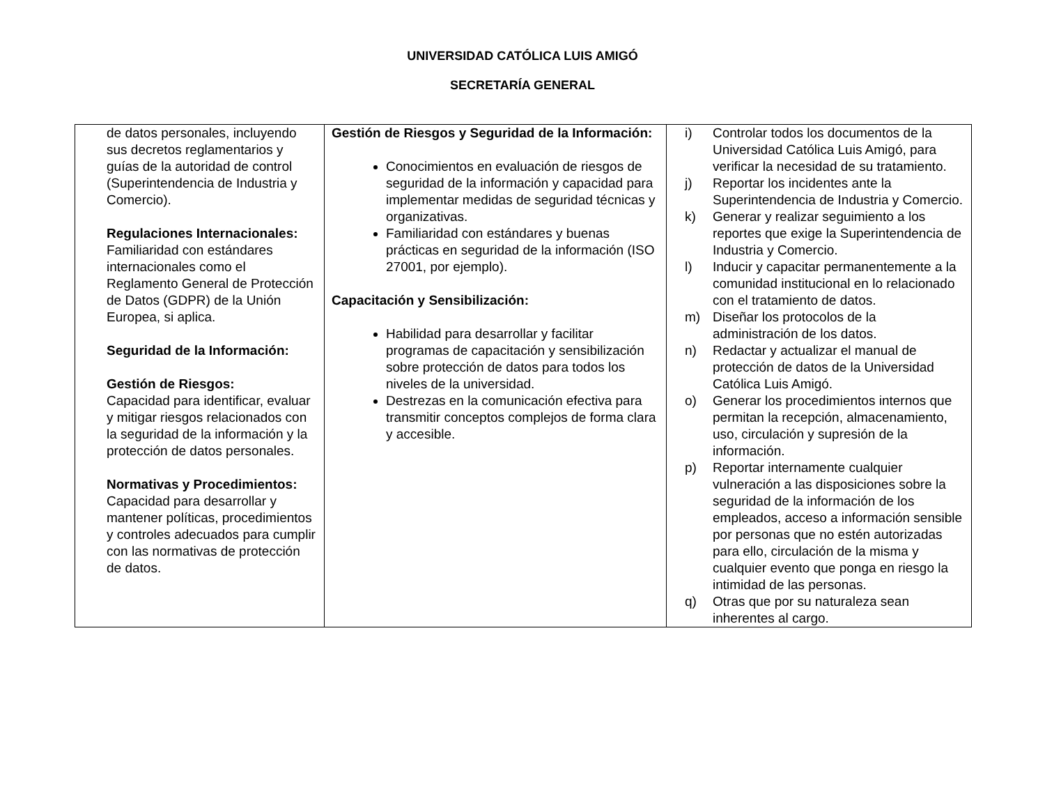UNIVERSIDAD CATÓLICA LUIS AMIGÓ
SECRETARÍA GENERAL
| de datos personales, incluyendo sus decretos reglamentarios y guías de la autoridad de control (Superintendencia de Industria y Comercio). Regulaciones Internacionales: Familiaridad con estándares internacionales como el Reglamento General de Protección de Datos (GDPR) de la Unión Europea, si aplica. Seguridad de la Información: Gestión de Riesgos: Capacidad para identificar, evaluar y mitigar riesgos relacionados con la seguridad de la información y la protección de datos personales. Normativas y Procedimientos: Capacidad para desarrollar y mantener políticas, procedimientos y controles adecuados para cumplir con las normativas de protección de datos. | Gestión de Riesgos y Seguridad de la Información: Conocimientos en evaluación de riesgos de seguridad de la información y capacidad para implementar medidas de seguridad técnicas y organizativas. Familiaridad con estándares y buenas prácticas en seguridad de la información (ISO 27001, por ejemplo). Capacitación y Sensibilización: Habilidad para desarrollar y facilitar programas de capacitación y sensibilización sobre protección de datos para todos los niveles de la universidad. Destrezas en la comunicación efectiva para transmitir conceptos complejos de forma clara y accesible. | i) Controlar todos los documentos de la Universidad Católica Luis Amigó, para verificar la necesidad de su tratamiento. j) Reportar los incidentes ante la Superintendencia de Industria y Comercio. k) Generar y realizar seguimiento a los reportes que exige la Superintendencia de Industria y Comercio. l) Inducir y capacitar permanentemente a la comunidad institucional en lo relacionado con el tratamiento de datos. m) Diseñar los protocolos de la administración de los datos. n) Redactar y actualizar el manual de protección de datos de la Universidad Católica Luis Amigó. o) Generar los procedimientos internos que permitan la recepción, almacenamiento, uso, circulación y supresión de la información. p) Reportar internamente cualquier vulneración a las disposiciones sobre la seguridad de la información de los empleados, acceso a información sensible por personas que no estén autorizadas para ello, circulación de la misma y cualquier evento que ponga en riesgo la intimidad de las personas. q) Otras que por su naturaleza sean inherentes al cargo. |